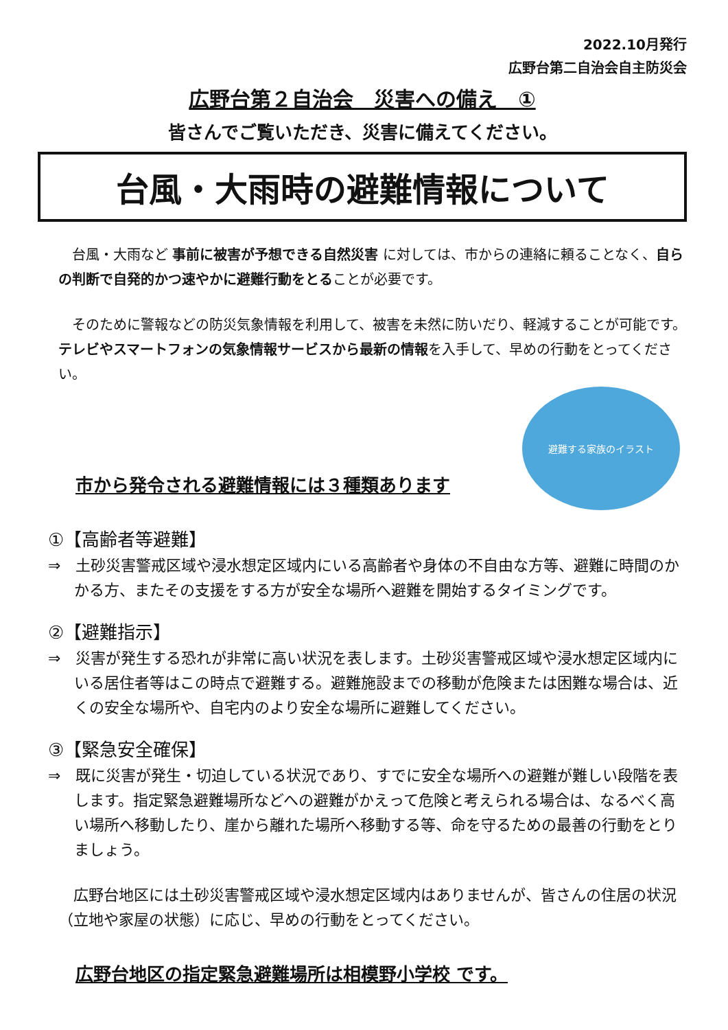2022.10月発行
広野台第二自治会自主防災会
広野台第２自治会　災害への備え　①
皆さんでご覧いただき、災害に備えてください。
台風・大雨時の避難情報について
　台風・大雨など 事前に被害が予想できる自然災害 に対しては、市からの連絡に頼ることなく、自らの判断で自発的かつ速やかに避難行動をとることが必要です。
　そのために警報などの防災気象情報を利用して、被害を未然に防いだり、軽減することが可能です。テレビやスマートフォンの気象情報サービスから最新の情報を入手して、早めの行動をとってください。
市から発令される避難情報には３種類あります
避難する家族のイラスト
①【高齢者等避難】
⇒　土砂災害警戒区域や浸水想定区域内にいる高齢者や身体の不自由な方等、避難に時間のかかる方、またその支援をする方が安全な場所へ避難を開始するタイミングです。
②【避難指示】
⇒　災害が発生する恐れが非常に高い状況を表します。土砂災害警戒区域や浸水想定区域内にいる居住者等はこの時点で避難する。避難施設までの移動が危険または困難な場合は、近くの安全な場所や、自宅内のより安全な場所に避難してください。
③【緊急安全確保】
⇒　既に災害が発生・切迫している状況であり、すでに安全な場所への避難が難しい段階を表します。指定緊急避難場所などへの避難がかえって危険と考えられる場合は、なるべく高い場所へ移動したり、崖から離れた場所へ移動する等、命を守るための最善の行動をとりましょう。
　広野台地区には土砂災害警戒区域や浸水想定区域内はありませんが、皆さんの住居の状況（立地や家屋の状態）に応じ、早めの行動をとってください。
広野台地区の指定緊急避難場所は相模野小学校 です。